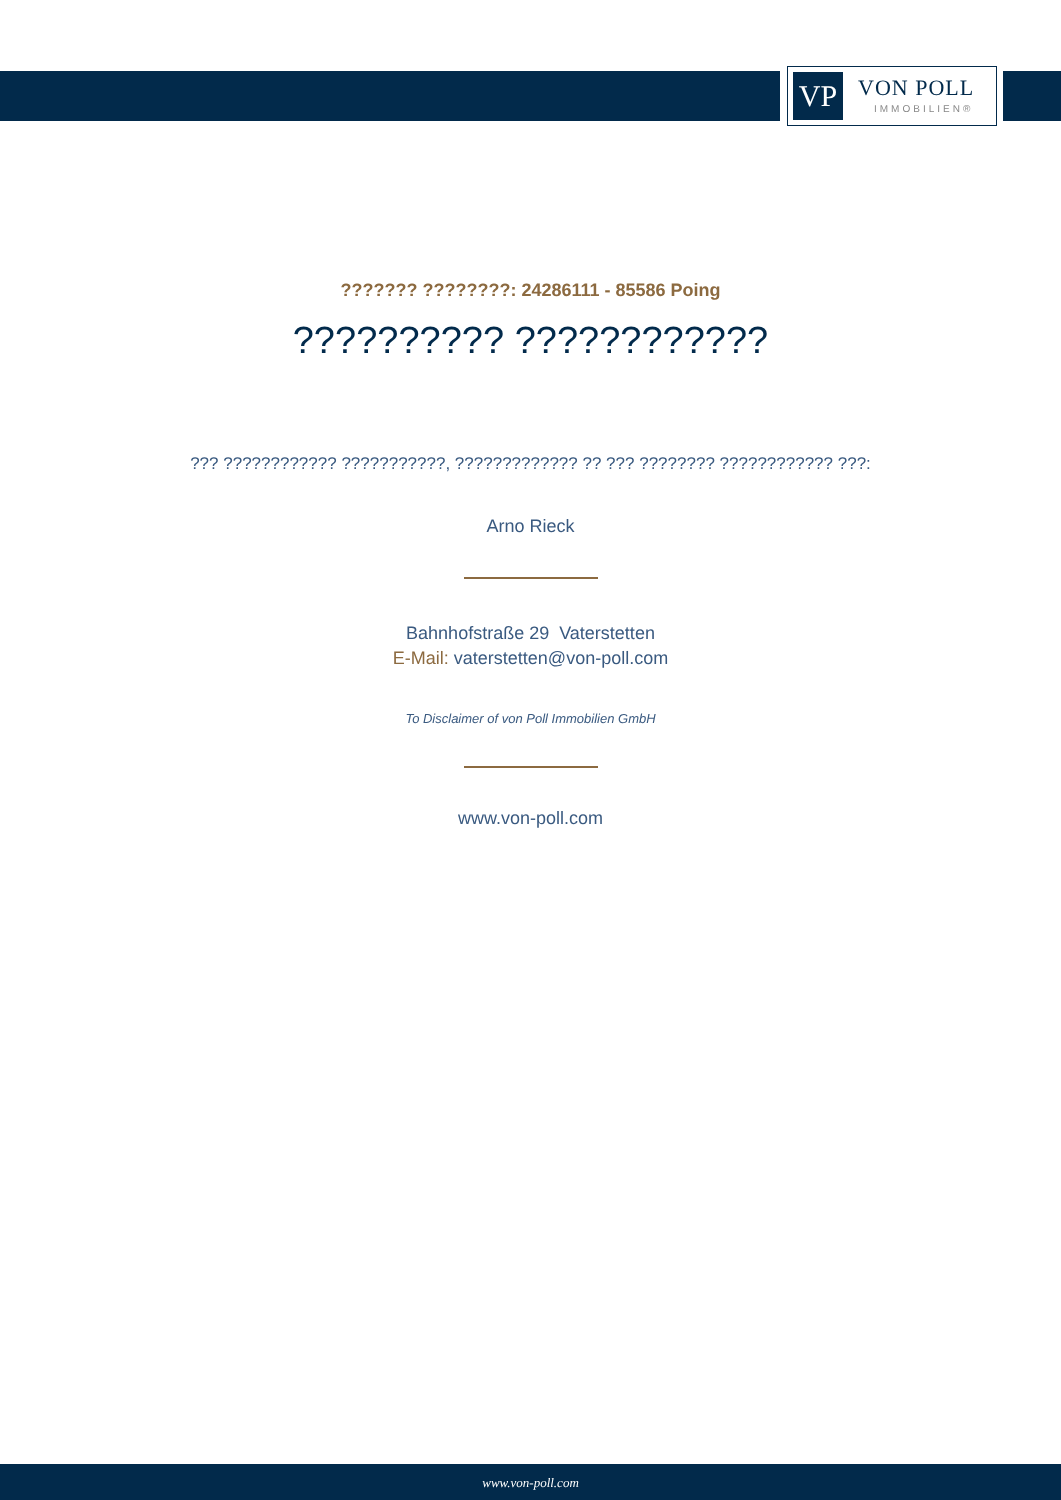VP VON POLL
IMMOBILIEN®
??????? ????????: 24286111 - 85586 Poing
?????????? ????????????
??? ???????????? ???????????, ????????????? ?? ??? ???????? ???????????? ???:
Arno Rieck
Bahnhofstraße 29 Vaterstetten
E-Mail: vaterstetten@von-poll.com
To Disclaimer of von Poll Immobilien GmbH
www.von-poll.com
www.von-poll.com